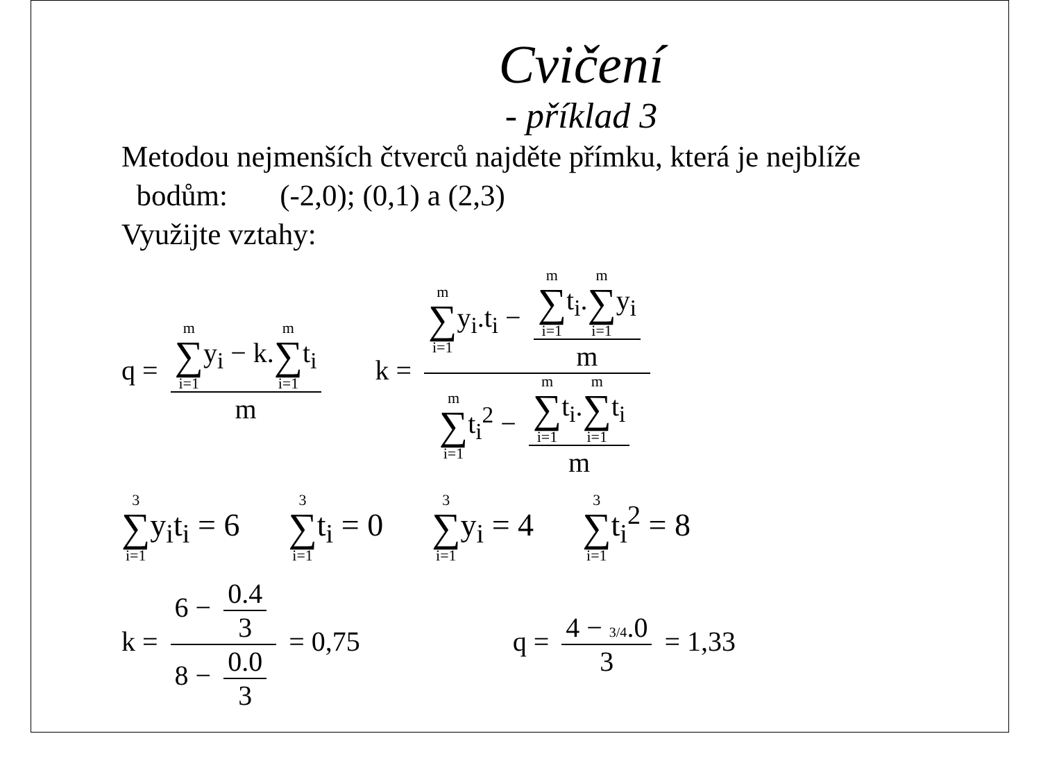Cvičení
- příklad 3
Metodou nejmenších čtverců najděte přímku, která je nejblíže
bodům: (-2,0); (0,1) a (2,3)
Využijte vztahy:
q = m ∑ i=1y<sub>i</sub> − k.m ∑ i=1t<sub>i</sub> m
k = m ∑ i=1y<sub>i</sub>.t<sub>i</sub> − m ∑ i=1t<sub>i</sub>.m ∑ i=1y<sub>i</sub> m m ∑ i=1t<sub>i</sub><sup>2</sup> − m ∑ i=1t<sub>i</sub>.m ∑ i=1t<sub>i</sub> m
3 ∑ i=1y<sub>i</sub>t<sub>i</sub> = 6
3 ∑ i=1t<sub>i</sub> = 0
3 ∑ i=1y<sub>i</sub> = 4
3 ∑ i=1t<sub>i</sub><sup>2</sup> = 8
k = 6 − 0.4 3 8 − 0.0 3 = 0,75 q = 4 − 3/4.0 3 = 1,33